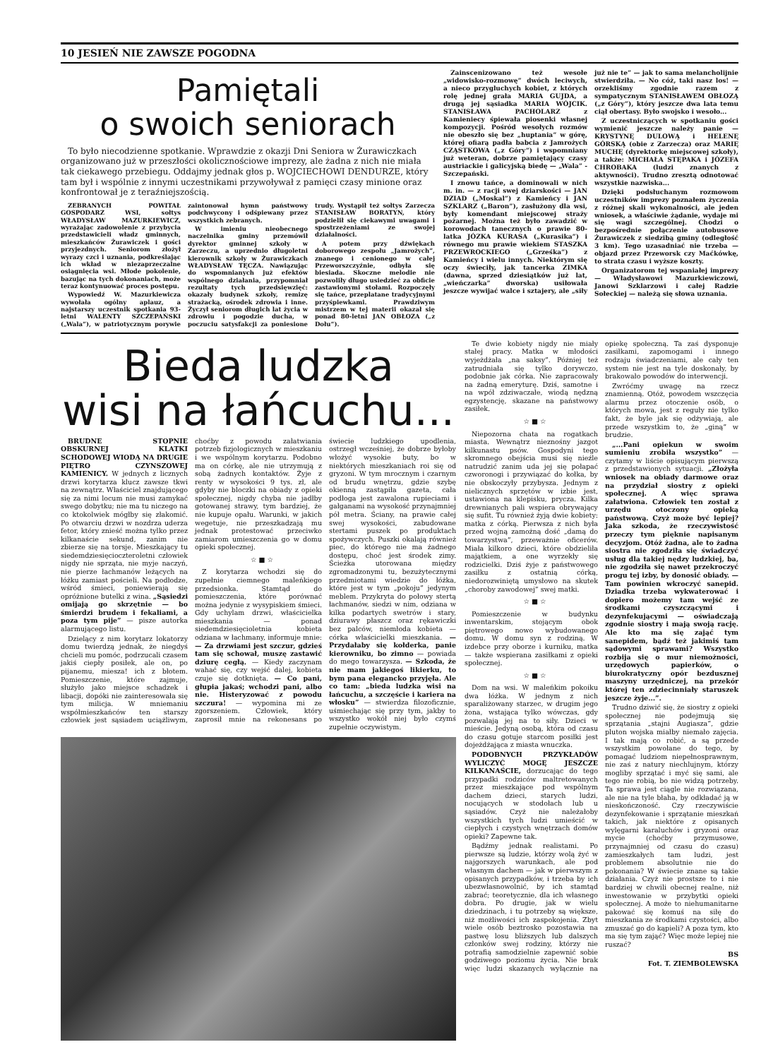10 JESIEŃ NIE ZAWSZE POGODNA
Pamiętali
o swoich seniorach
To było niecodzienne spotkanie. Wprawdzie z okazji Dni Seniora w Żurawiczkach organizowano już w przeszłości okolicznościowe imprezy, ale żadna z nich nie miała tak ciekawego przebiegu. Oddajmy jednak głos p. WOJCIECHOWI DENDURZE, który tam był i wspólnie z innymi uczestnikami przywoływał z pamięci czasy minione oraz konfrontował je z teraźniejszością.
ZEBRANYCH POWITAŁ GOSPODARZ WSI, sołtys WŁADYSŁAW MAZURKIEWICZ, wyrażając zadowolenie z przybycia przedstawicieli władz gminnych, mieszkańców Żurawiczek i gości przyjezdnych. Seniorom złożył wyrazy czci i uznania, podkreślając ich wkład w niezaprzeczalne osiągnięcia wsi. Młode pokolenie, bazując na tych dokonaniach, może teraz kontynuować proces postępu.
Wypowiedź W. Mazurkiewicza wywołała ogólny aplauz, a najstarszy uczestnik spotkania 93-letni WALENTY SZCZEPAŃSKI („Wala”), w patriotycznym porywie zaintonował hymn państwowy podchwycony i odśpiewany przez wszystkich zebranych.
W imieniu nieobecnego naczelnika gminy przemówił dyrektor gminnej szkoły w Zarzeczu, a uprzednio długoletni kierownik szkoły w Żurawiczkach WŁADYSŁAW TĘCZA. Nawiązując do wspomnianych już efektów wspólnego działania, przypomniał rezultaty tych przedsięwzięć: okazały budynek szkoły, remizę strażacką, ośrodek zdrowia i inne. Życzył seniorom długich lat życia w zdrowiu i pogodzie ducha, w poczuciu satysfakcji za poniesione trudy. Wystąpił też sołtys Zarzecza STANISŁAW BORATYN, który podzielił się ciekawymi uwagami i spostrzeżeniami ze swojej działalności.
A potem przy dźwiękach doborowego zespołu „Jamrożych”, znanego i cenionego w całej Przeworszczyźnie, odbyła się biesiada. Skoczne melodie nie pozwoliły długo usiedzieć za obficie zastawionymi stołami. Rozpoczęły się tańce, przeplatane tradycyjnymi przyśpiewkami. Prawdziwym mistrzem w tej materii okazał się ponad 80-letni JAN OBŁOZA („z Dołu”).
Zainscenizowano też wesołe „widowisko-rozmowę” dwóch leciwych, a nieco przygluchych kobiet, z których rolę jednej grała MARIA GUJDA, a drugą jej sąsiadka MARIA WÓJCIK. STANISŁAWA PACHOLARZ z Kamieniecy śpiewała piosenki własnej kompozycji. Pośród wesołych rozmów nie obeszło się bez „huptania” w górę, której ofiarą padła babcia z Jamrożych CZĄSTKOWA („z Góry”) i wspomniany już weteran, dobrze pamiętający czasy austriackie i galicyjską biedę — „Wala” -Szczepański.
I znowu tańce, a dominowali w nich m. in. — z racji swej dziarskości — JAN DZIAD („Moskal”) z Kamieńcy i JAN SZKLARZ („Baron”), zasłużony dla wsi, były komendant miejscowej straży pożarnej. Można też było zawadzić w korowodach tanecznych o prawie 80-latka JÓZKA KURASA („Kurasika”) i równego mu prawie wiekiem STASZKA PRZEWROCKIEGO („Grześka”) z Kamieńcy i wielu innych. Niektórym się oczy świeciły, jak tancerka ZIMKA (dawna, sprzed dziesiątków już lat, „wieńczarka” dworska) usiłowała jeszcze wywijać walce i sztajery, ale „siły już nie te” — jak to sama melancholijnie stwierdziła. — No cóż, taki nasz los! — orzekliśmy zgodnie razem z sympatycznym STANISŁAWEM OBŁOZĄ („z Góry”), który jeszcze dwa lata temu ciął obertasy. Było swojsko i wesoło...
Z uczestniczących w spotkaniu gości wymienić jeszcze należy panie — KRYSTYNĘ DULOWĄ i HELENĘ GÓRSKĄ (obie z Zarzecza) oraz MARIĘ MUCHĘ (dyrektorkę miejscowej szkoły), a także: MICHAŁA STĘPAKA i JÓZEFA CHROBAKA (ludzi znanych z aktywności). Trudno zresztą odnotować wszystkie nazwiska...
Dzięki podsłuchanym rozmowom uczestników imprezy poznałem życzenia z różnej skali wykonalności, ale jeden wniosek, a właściwie żądanie, wydaje mi się wagi szczególnej. Chodzi o bezpośrednie połączenie autobusowe Żurawiczek z siedzibą gminy (odległość 3 km). Tego uzasadniać nie trzeba — objazd przez Przeworsk czy Maćkówkę, to strata czasu i wyższe koszty.
Organizatorom tej wspaniałej imprezy — Władysławowi Mazurkiewiczowi, Janowi Szklarzowi i całej Radzie Sołeckiej — należą się słowa uznania.
Bieda ludzka
wisi na łańcuchu...
BRUDNE STOPNIE OBSKURNEJ KLATKI SCHODOWEJ WIODĄ NA DRUGIE PIĘTRO CZYNSZOWEJ KAMIENICY. W jednych z licznych drzwi korytarza klucz zawsze tkwi na zewnątrz. Właściciel znajdującego się za nimi locum nie musi zamykać swego dobytku; nie ma tu niczego na co ktokolwiek mógłby się złakomić. Po otwarciu drzwi w nozdrza uderza fetor, który znieść można tylko przez kilkanaście sekund, zanim nie zbierze się na torsje. Mieszkający tu siedemdziesięcioczteroletni człowiek nigdy nie sprząta, nie myje naczyń, nie pierze łachmanów leżących na łóżku zamiast pościeli. Na podłodze, wśród śmieci, poniewierają się opróżnione butelki z wina. „Sąsiedzi omijają go skrzętnie — bo śmierdzi brudem i fekaliami, a poza tym pije” — pisze autorka alarmującego listu.
Dzielący z nim korytarz lokatorzy domu twierdzą jednak, że niegdyś chcieli mu pomóc, podrzucali czasem jakiś ciepły posiłek, ale on, po pijanemu, miesza! ich z błotem. Pomieszczenie, które zajmuje, służyło jako miejsce schadzek i libacji, dopóki nie zainteresowała się tym milicja. W mniemaniu współmieszkańców ten starszy człowiek jest sąsiadem uciążliwym, choćby z powodu załatwiania potrzeb fizjologicznych w mieszkaniu i we wspólnym korytarzu. Podobno ma on córkę, ale nie utrzymują z sobą żadnych kontaktów. Żyje z renty w wysokości 9 tys. zł, ale gdyby nie bloczki na obiady z opieki społecznej, nigdy chyba nie jadłby gotowanej strawy, tym bardziej, że nie kupuje opału. Warunki, w jakich wegetuje, nie przeszkadzają mu jednak protestować przeciwko zamiarom umieszczenia go w domu opieki społecznej.
☆ ■ ☆
Z korytarza wchodzi się do zupełnie ciemnego maleńkiego przedsionka. Stamtąd do pomieszczenia, które porównać można jedynie z wysypiskiem śmieci. Gdy uchylam drzwi, właścicielka mieszkania — ponad siedemdziesięcioletnia kobieta odziana w łachmany, informuje mnie: — Za drzwiami jest szczur, gdzieś tam się schował, muszę zastawić dziurę cegłą. — Kiedy zaczynam wahać się, czy wejść dalej, kobieta czuje się dotknięta. — Co pani, głupia jakaś; wchodzi pani, albo nie. Histeryzować z powodu szczura! — wypomina mi ze zgorszeniem. Człowiek, który zaprosił mnie na rekonesans po świecie ludzkiego upodlenia, ostrzegł wcześniej, że dobrze byłoby włożyć wysokie buty, bo w niektórych mieszkaniach roi się od gryzoni. W tym mrocznym i czarnym od brudu wnętrzu, gdzie szybę okienną zastąpiła gazeta, cała podłoga jest zawalona rupieciami i gałganami na wysokość przynajmniej pół metra. Ściany, na prawie całej swej wysokości, zabudowane stertami puszek po produktach spożywczych. Puszki okalają również piec, do którego nie ma żadnego dostępu, choć jest środek zimy. Ścieżka utorowana między zgromadzonymi tu, bezużytecznymi przedmiotami wiedzie do łóżka, które jest w tym „pokoju” jedynym meblem. Przykryta do połowy stertą łachmanów, siedzi w nim, odziana w kilka podartych swetrów i stary, dziurawy płaszcz oraz rękawiczki bez palców, niemłoda kobieta — córka właścicielki mieszkania. — Przydałaby się kołderka, panie kierowniku, bo zimno — powiada do mego towarzysza. — Szkoda, że nie mam jakiegoś likierku, to bym pana elegancko przyjęła. Ale co tam: „bieda ludzka wisi na łańcuchu, a szczęście i kariera na włosku” — stwierdza filozoficznie, uśmiechając się przy tym, jakby to wszystko wokół niej było czymś zupełnie oczywistym.
Te dwie kobiety nigdy nie miały stałej pracy. Matka w młodości wyjeżdżała „na saksy”. Później też zatrudniała się tylko dorywczo, podobnie jak córka. Nie zapracowały na żadną emeryturę. Dziś, samotne i na wpół zdziwaczałe, wiodą nędzną egzystencję, skazane na państwowy zasiłek.
☆ ■ ☆
Niepozorna chata na rogatkach miasta. Wewnątrz nieznośny jazgot kilkunastu psów. Gospodyni tego skromnego obejścia musi się nieźle natrudzić zanim uda jej się połapać czworonogi i przywiązać do kołka, by nie obskoczyły przybysza. Jednym z nielicznych sprzętów w izbie jest, ustawiona na klepisku, prycza. Kilka drewnianych pali wspiera obrywający się sufit. Tu również żyją dwie kobiety: matka z córką. Pierwsza z nich była przed wojną zamożną dość „damą do towarzystwa”, przeważnie oficerów. Miała kilkoro dzieci, które obdzieliła majątkiem, a one wyrzekły się rodzicielki. Dziś żyje z państwowego zasiłku z ostatnią córką, niedorozwiniętą umysłowo na skutek „choroby zawodowej” swej matki.
☆ ■ ☆
Pomieszczenie w budynku inwentarskim, stojącym obok piętrowego nowo wybudowanego domu. W domu syn z rodziną. W izdebce przy oborze i kurniku, matka — także wspierana zasiłkami z opieki społecznej.
☆ ■ ☆
Dom na wsi. W maleńkim pokoiku dwa łóżka. W jednym z nich sparaliżowany starzec, w drugim jego żona, wstająca tylko wówczas, gdy pozwalają jej na to siły. Dzieci w mieście. Jedyną osobą, która od czasu do czasu gotuje starcom posiłki jest dojeżdżająca z miasta wnuczka.
PODOBNYCH PRZYKŁADÓW WYLICZYĆ MOGĘ JESZCZE KILKANAŚCIE, dorzucając do tego przypadki rodziców maltretowanych przez mieszkające pod wspólnym dachem dzieci, starych ludzi, nocujących w stodołach lub u sąsiadów. Czyż nie należałoby wszystkich tych ludzi umieścić w ciepłych i czystych wnętrzach domów opieki? Zapewne tak.
Bądźmy jednak realistami. Po pierwsze są ludzie, którzy wolą żyć w najgorszych warunkach, ale pod własnym dachem — jak w pierwszym z opisanych przypadków, i trzeba by ich ubezwłasnowolnić, by ich stamtąd zabrać; teoretycznie, dla ich własnego dobra. Po drugie, jak w wielu dziedzinach, i tu potrzeby są większe, niż możliwości ich zaspokojenia. Zbyt wiele osób beztrosko pozostawia na pastwę losu bliższych lub dalszych członków swej rodziny, którzy nie potrafią samodzielnie zapewnić sobie godziwego poziomu życia. Nie brak więc ludzi skazanych wyłącznie na opiekę społeczną. Ta zaś dysponuje zasiłkami, zapomogami i innego rodzaju świadczeniami, ale cały ten system nie jest na tyle doskonały, by brakowało powodów do interwencji.
Zwróćmy uwagę na rzecz znamienną. Otóż, powodem wszczęcia alarmu przez otoczenie osób, o których mowa, jest z reguły nie tylko fakt, że byle jak się odżywiają, ale przede wszystkim to, że „giną” w brudzie.
„...Pani opiekun w swoim sumieniu zrobiła wszystko” — czytamy w liście opisującym pierwszą z przedstawionych sytuacji. „Złożyła wniosek na obiady darmowe oraz na przydział siostry z opieki społecznej. A więc sprawa załatwiona. Człowiek ten został z urzędu otoczony opieką państwową. Czyż może być lepiej? Jaka szkoda, że rzeczywistość przeczy tym pięknie napisanym decyzjom. Otóż żadna, ale to żadna siostra nie zgodziła się świadczyć usług dla takiej nędzy ludzkiej, ba, nie zgodziła się nawet przekroczyć progu tej izby, by donosić obiady. — Tam powinien wkroczyć sanepid. Dziadka trzeba wykwaterować i dopiero możemy tam wejść ze środkami czyszczącymi i dezynfekującymi — oświadczają zgodnie siostry i mają swoją rację. Ale kto ma się zająć tym sanepidem, bądź też jakimiś tam sądowymi sprawami? Wszystko rozbija się o mur niemożności, urzędowych papierków, o biurokratyczny opór bezdusznej maszyny urzędniczej, na przekór której ten zdziecinniały staruszek jeszcze żyje...”.
Trudno dziwić się, że siostry z opieki społecznej nie podejmują się sprzątania „stajni Augiasza”, gdzie pluton wojska miałby niemało zajęcia. I tak mają co robić, a są przede wszystkim powołane do tego, by pomagać ludziom niepełnosprawnym, nie zaś z natury niechlujnym, którzy mogliby sprzątać i myć się sami, ale tego nie robią, bo nie widzą potrzeby. Ta sprawa jest ciągle nie rozwiązana, ale nie na tyle błaha, by odkładać ją w nieskończoność. Czy rzeczywiście dezynfekowanie i sprzątanie mieszkań takich, jak niektóre z opisanych wylęgarni karaluchów i gryzoni oraz mycie (choćby przymusowe, przynajmniej od czasu do czasu) zamieszkałych tam ludzi, jest problemem absolutnie nie do pokonania? W świecie znane są takie działania. Czyż nie prostsze to i nie bardziej w chwili obecnej realne, niż inwestowanie w przybytki opieki społecznej. A może to niehumanitarne pakować się komuś na siłę do mieszkania ze środkami czystości, albo zmuszać go do kąpieli? A poza tym, kto ma się tym zająć? Więc może lepiej nie ruszać?
BS
Fot. T. ZIEMBOLEWSKA